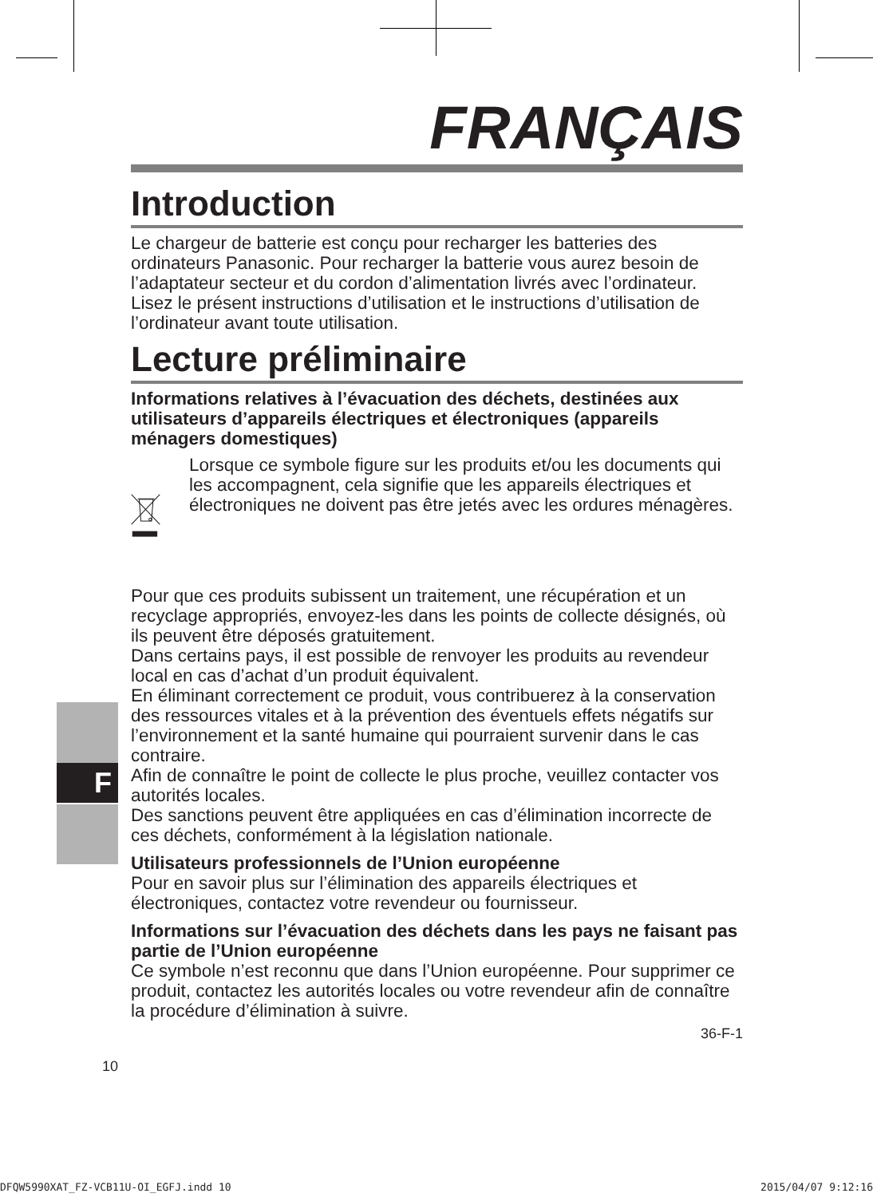F
FRANÇAIS
Introduction
Le chargeur de batterie est conçu pour recharger les batteries des ordinateurs Panasonic. Pour recharger la batterie vous aurez besoin de l’adaptateur secteur et du cordon d’alimentation livrés avec l’ordinateur.
Lisez le présent instructions d’utilisation et le instructions d’utilisation de l’ordinateur avant toute utilisation.
Lecture préliminaire
Informations relatives à l’évacuation des déchets, destinées aux utilisateurs d’appareils électriques et électroniques (appareils ménagers domestiques)
Lorsque ce symbole figure sur les produits et/ou les documents qui les accompagnent, cela signifie que les appareils électriques et électroniques ne doivent pas être jetés avec les ordures ménagères.
Pour que ces produits subissent un traitement, une récupération et un recyclage appropriés, envoyez-les dans les points de collecte désignés, où ils peuvent être déposés gratuitement.
Dans certains pays, il est possible de renvoyer les produits au revendeur local en cas d’achat d’un produit équivalent.
En éliminant correctement ce produit, vous contribuerez à la conservation des ressources vitales et à la prévention des éventuels effets négatifs sur l’environnement et la santé humaine qui pourraient survenir dans le cas contraire.
Afin de connaître le point de collecte le plus proche, veuillez contacter vos autorités locales.
Des sanctions peuvent être appliquées en cas d’élimination incorrecte de ces déchets, conformément à la législation nationale.
Utilisateurs professionnels de l’Union européenne
Pour en savoir plus sur l’élimination des appareils électriques et électroniques, contactez votre revendeur ou fournisseur.
Informations sur l’évacuation des déchets dans les pays ne faisant pas partie de l’Union européenne
Ce symbole n’est reconnu que dans l’Union européenne. Pour supprimer ce produit, contactez les autorités locales ou votre revendeur afin de connaître la procédure d’élimination à suivre.
36-F-1
10
DFQW5990XAT_FZ-VCB11U-OI_EGFJ.indd 10
2015/04/07 9:12:16